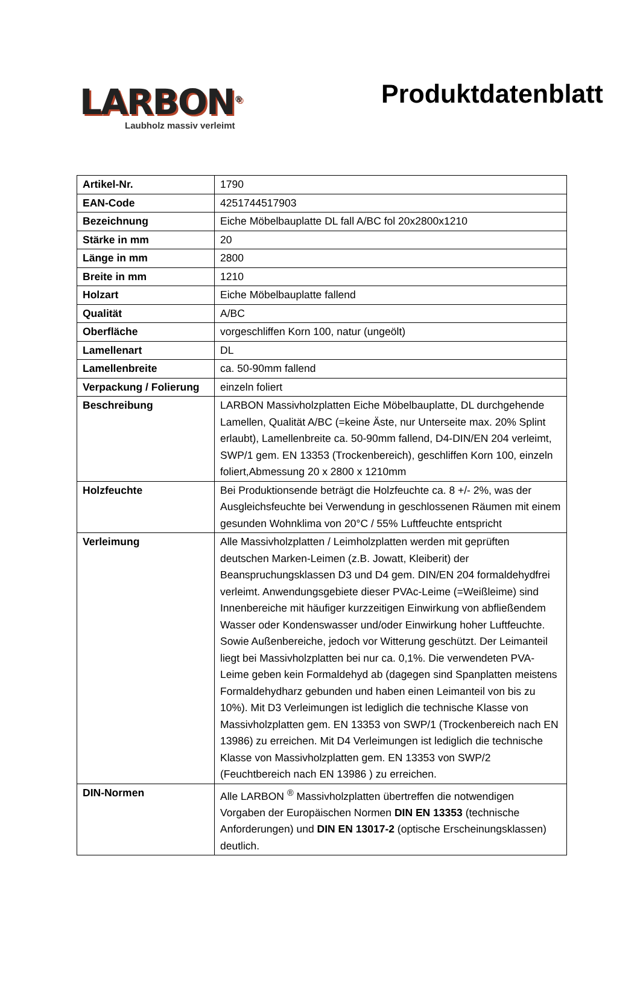LARBON<sup>®</sup>
Laubholz massiv verleimt
Produktdatenblatt
| Artikel-Nr. | 1790 |
| EAN-Code | 4251744517903 |
| Bezeichnung | Eiche Möbelbauplatte DL fall A/BC fol 20x2800x1210 |
| Stärke in mm | 20 |
| Länge in mm | 2800 |
| Breite in mm | 1210 |
| Holzart | Eiche Möbelbauplatte fallend |
| Qualität | A/BC |
| Oberfläche | vorgeschliffen Korn 100, natur (ungeölt) |
| Lamellenart | DL |
| Lamellenbreite | ca. 50-90mm fallend |
| Verpackung / Folierung | einzeln foliert |
| Beschreibung | LARBON Massivholzplatten Eiche Möbelbauplatte, DL durchgehende Lamellen, Qualität A/BC (=keine Äste, nur Unterseite max. 20% Splint erlaubt), Lamellenbreite ca. 50-90mm fallend, D4-DIN/EN 204 verleimt, SWP/1 gem. EN 13353 (Trockenbereich), geschliffen Korn 100, einzeln foliert,Abmessung 20 x 2800 x 1210mm |
| Holzfeuchte | Bei Produktionsende beträgt die Holzfeuchte ca. 8 +/- 2%, was der Ausgleichsfeuchte bei Verwendung in geschlossenen Räumen mit einem gesunden Wohnklima von 20°C / 55% Luftfeuchte entspricht |
| Verleimung | Alle Massivholzplatten / Leimholzplatten werden mit geprüften deutschen Marken-Leimen (z.B. Jowatt, Kleiberit) der Beanspruchungsklassen D3 und D4 gem. DIN/EN 204 formaldehydfrei verleimt. Anwendungsgebiete dieser PVAc-Leime (=Weißleime) sind Innenbereiche mit häufiger kurzzeitigen Einwirkung von abfließendem Wasser oder Kondenswasser und/oder Einwirkung hoher Luftfeuchte. Sowie Außenbereiche, jedoch vor Witterung geschützt. Der Leimanteil liegt bei Massivholzplatten bei nur ca. 0,1%. Die verwendeten PVA-Leime geben kein Formaldehyd ab (dagegen sind Spanplatten meistens Formaldehydharz gebunden und haben einen Leimanteil von bis zu 10%). Mit D3 Verleimungen ist lediglich die technische Klasse von Massivholzplatten gem. EN 13353 von SWP/1 (Trockenbereich nach EN 13986) zu erreichen. Mit D4 Verleimungen ist lediglich die technische Klasse von Massivholzplatten gem. EN 13353 von SWP/2 (Feuchtbereich nach EN 13986 ) zu erreichen. |
| DIN-Normen | Alle LARBON <sup>®</sup> Massivholzplatten übertreffen die notwendigen Vorgaben der Europäischen Normen DIN EN 13353 (technische Anforderungen) und DIN EN 13017-2 (optische Erscheinungsklassen) deutlich. |